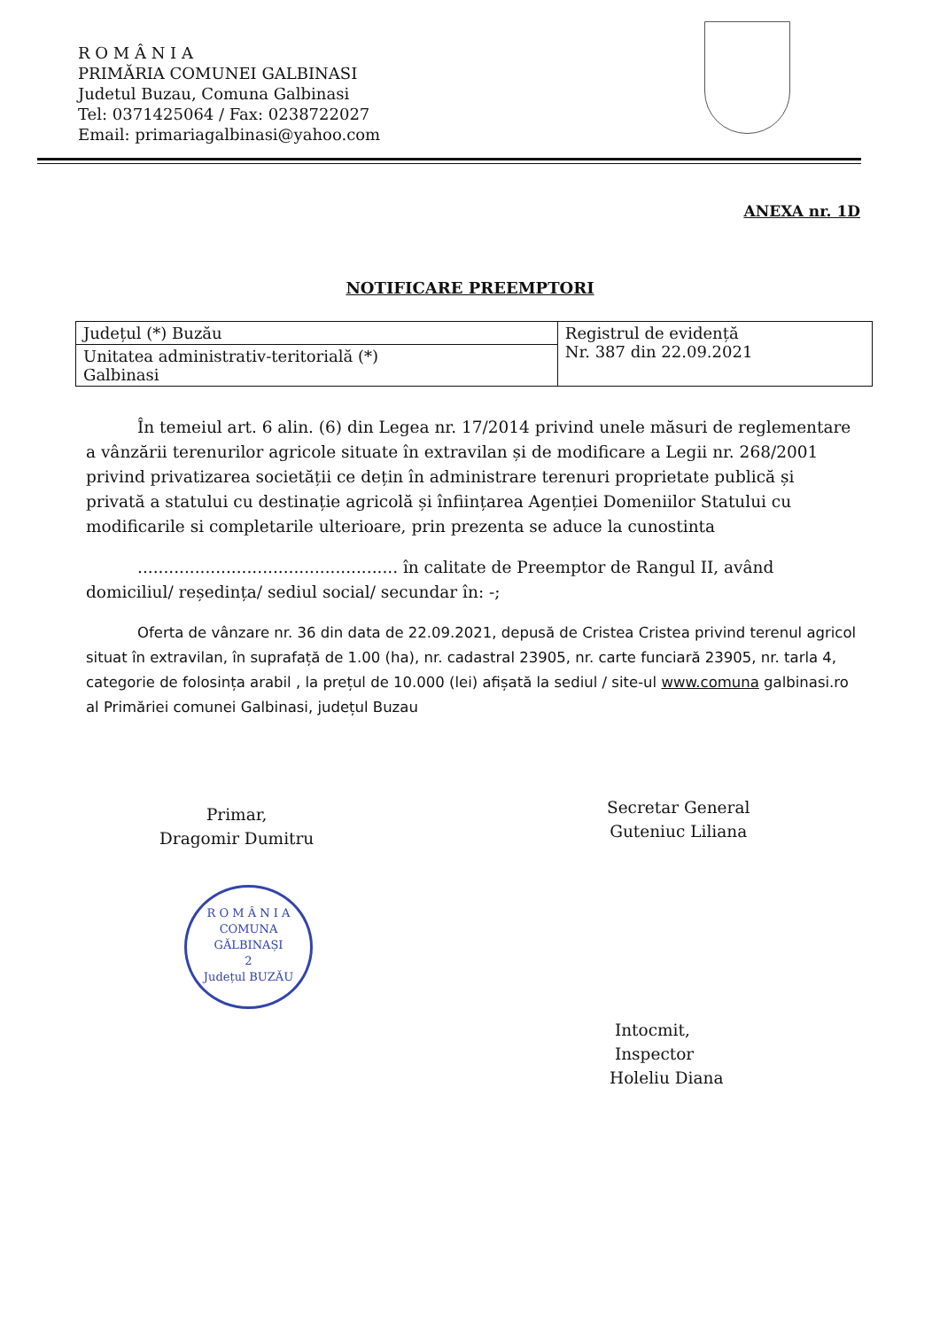R O M Â N I A
PRIMĂRIA COMUNEI GALBINASI
Judetul Buzau, Comuna Galbinasi
Tel: 0371425064 / Fax: 0238722027
Email: primariagalbinasi@yahoo.com
ANEXA nr. 1D
NOTIFICARE PREEMPTORI
| Județul (*) Buzău | Registrul de evidență Nr. 387 din 22.09.2021 |
| Unitatea administrativ-teritorială (*) Galbinasi | |
În temeiul art. 6 alin. (6) din Legea nr. 17/2014 privind unele măsuri de reglementare a vânzării terenurilor agricole situate în extravilan și de modificare a Legii nr. 268/2001 privind privatizarea societății ce dețin în administrare terenuri proprietate publică și privată a statului cu destinație agricolă și înființarea Agenției Domeniilor Statului cu modificarile si completarile ulterioare, prin prezenta se aduce la cunostinta
.................................................. în calitate de Preemptor de Rangul II, având domiciliul/ reședința/ sediul social/ secundar în: -;
Oferta de vânzare nr. 36 din data de 22.09.2021, depusă de Cristea Cristea privind terenul agricol situat în extravilan, în suprafață de 1.00 (ha), nr. cadastral 23905, nr. carte funciară 23905, nr. tarla 4, categorie de folosința arabil , la prețul de 10.000 (lei) afișată la sediul / site-ul www.comuna galbinasi.ro al Primăriei comunei Galbinasi, județul Buzau
Primar,
Dragomir Dumitru
R O M Â N I A
COMUNA
GĂLBINAȘI
2
Județul BUZĂU
Secretar General
Guteniuc Liliana
Intocmit,
Inspector
Holeliu Diana